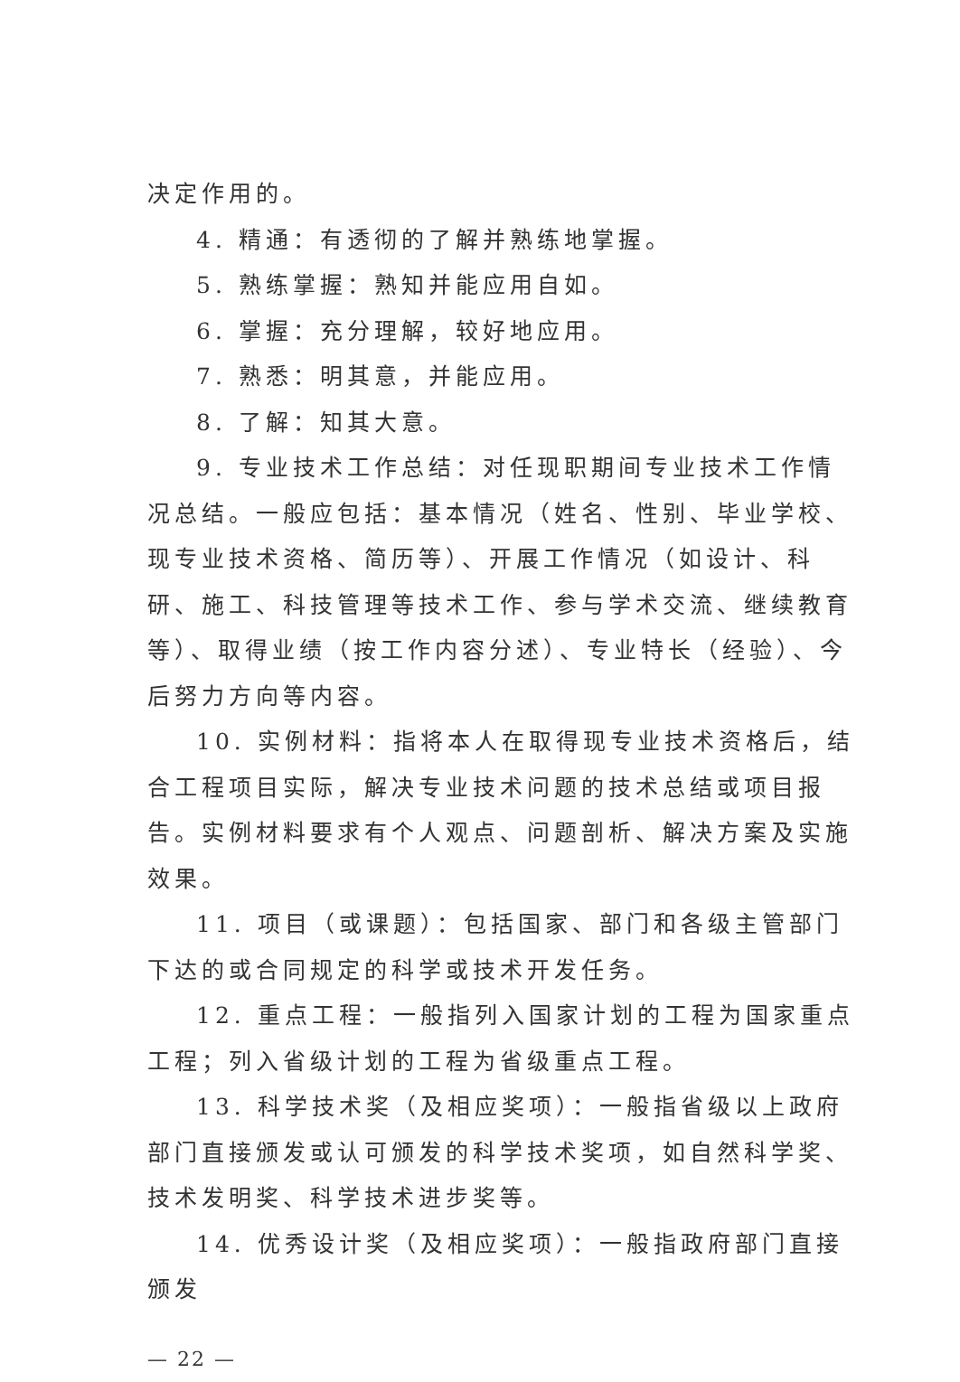决定作用的。
4. 精通：有透彻的了解并熟练地掌握。
5. 熟练掌握：熟知并能应用自如。
6. 掌握：充分理解，较好地应用。
7. 熟悉：明其意，并能应用。
8. 了解：知其大意。
9. 专业技术工作总结：对任现职期间专业技术工作情况总结。一般应包括：基本情况（姓名、性别、毕业学校、现专业技术资格、简历等）、开展工作情况（如设计、科研、施工、科技管理等技术工作、参与学术交流、继续教育等）、取得业绩（按工作内容分述）、专业特长（经验）、今后努力方向等内容。
10. 实例材料：指将本人在取得现专业技术资格后，结合工程项目实际，解决专业技术问题的技术总结或项目报告。实例材料要求有个人观点、问题剖析、解决方案及实施效果。
11. 项目（或课题）：包括国家、部门和各级主管部门下达的或合同规定的科学或技术开发任务。
12. 重点工程：一般指列入国家计划的工程为国家重点工程；列入省级计划的工程为省级重点工程。
13. 科学技术奖（及相应奖项）：一般指省级以上政府部门直接颁发或认可颁发的科学技术奖项，如自然科学奖、技术发明奖、科学技术进步奖等。
14. 优秀设计奖（及相应奖项）：一般指政府部门直接颁发
— 22 —